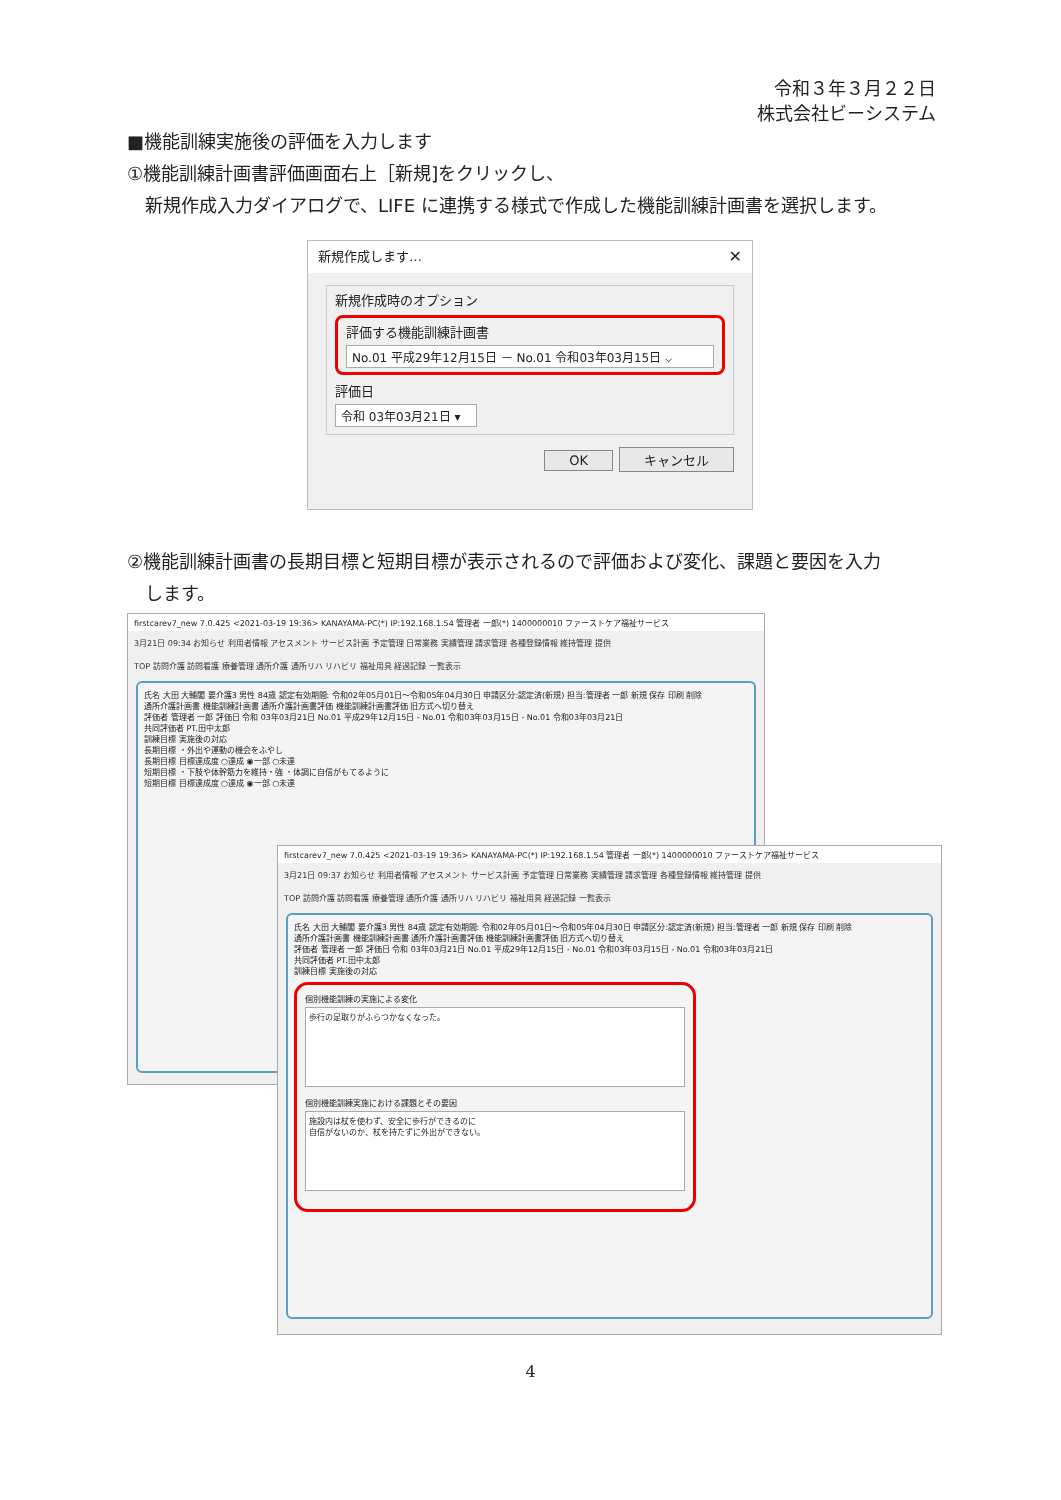令和３年３月２２日
株式会社ビーシステム
■機能訓練実施後の評価を入力します
①機能訓練計画書評価画面右上［新規]をクリックし、
新規作成入力ダイアログで、LIFE に連携する様式で作成した機能訓練計画書を選択します。
新規作成します…
✕
新規作成時のオプション
評価する機能訓練計画書
No.01 平成29年12月15日 － No.01 令和03年03月15日 ⌵
評価日
令和 03年03月21日 ▾
OK キャンセル
②機能訓練計画書の長期目標と短期目標が表示されるので評価および変化、課題と要因を入力
します。
firstcarev7_new 7.0.425 <2021-03-19 19:36> KANAYAMA-PC(*) IP:192.168.1.54 管理者 一郎(*) 1400000010 ファーストケア福祉サービス
3月21日 09:34 お知らせ 利用者情報 アセスメント サービス計画 予定管理 日常業務 実績管理 請求管理 各種登録情報 維持管理 提供
TOP 訪問介護 訪問看護 療養管理 通所介護 通所リハ リハビリ 福祉用具 経過記録 一覧表示
氏名 大田 大輔閣 要介護3 男性 84歳 認定有効期間: 令和02年05月01日～令和05年04月30日 申請区分:認定済(新規) 担当:管理者 一郎 新規 保存 印刷 削除
通所介護計画書 機能訓練計画書 通所介護計画書評価 機能訓練計画書評価 旧方式へ切り替え
評価者 管理者 一郎 評価日 令和 03年03月21日 No.01 平成29年12月15日 - No.01 令和03年03月15日 - No.01 令和03年03月21日
共同評価者 PT.田中太郎
訓練目標 実施後の対応
長期目標 ・外出や運動の機会をふやし
長期目標 目標達成度 ○達成 ◉一部 ○未達
短期目標 ・下肢や体幹筋力を維持・強 ・体調に自信がもてるように
短期目標 目標達成度 ○達成 ◉一部 ○未達
firstcarev7_new 7.0.425 <2021-03-19 19:36> KANAYAMA-PC(*) IP:192.168.1.54 管理者 一郎(*) 1400000010 ファーストケア福祉サービス
3月21日 09:37 お知らせ 利用者情報 アセスメント サービス計画 予定管理 日常業務 実績管理 請求管理 各種登録情報 維持管理 提供
TOP 訪問介護 訪問看護 療養管理 通所介護 通所リハ リハビリ 福祉用具 経過記録 一覧表示
氏名 大田 大輔閣 要介護3 男性 84歳 認定有効期間: 令和02年05月01日～令和05年04月30日 申請区分:認定済(新規) 担当:管理者 一郎 新規 保存 印刷 削除
通所介護計画書 機能訓練計画書 通所介護計画書評価 機能訓練計画書評価 旧方式へ切り替え
評価者 管理者 一郎 評価日 令和 03年03月21日 No.01 平成29年12月15日 - No.01 令和03年03月15日 - No.01 令和03年03月21日
共同評価者 PT.田中太郎
訓練目標 実施後の対応
個別機能訓練の実施による変化
歩行の足取りがふらつかなくなった。
個別機能訓練実施における課題とその要因
施設内は杖を使わず、安全に歩行ができるのに
自信がないのか、杖を持たずに外出ができない。
4